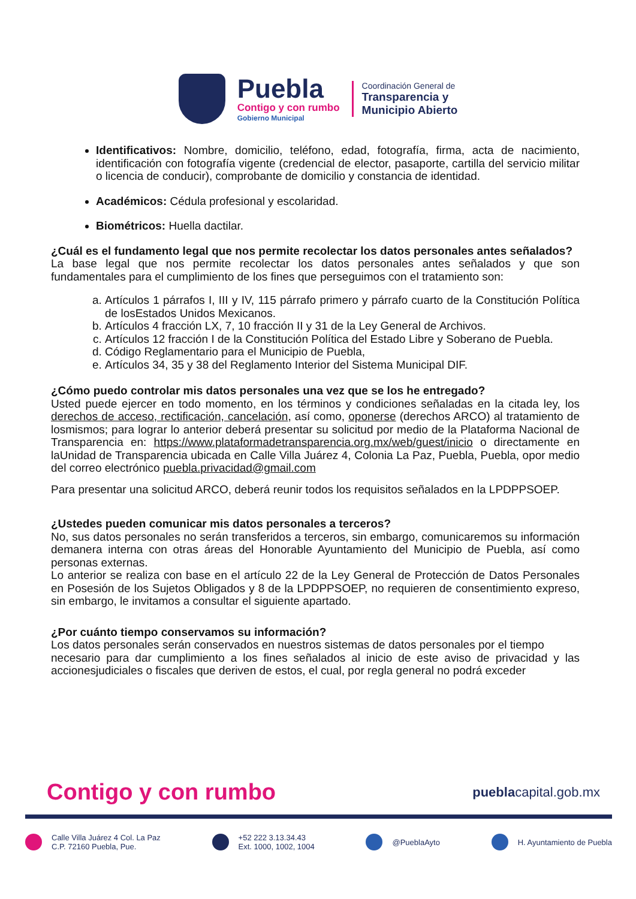Puebla
Contigo y con rumbo
Gobierno Municipal
Coordinación General de
Transparencia y
Municipio Abierto
Identificativos: Nombre, domicilio, teléfono, edad, fotografía, firma, acta de nacimiento, identificación con fotografía vigente (credencial de elector, pasaporte, cartilla del servicio militar o licencia de conducir), comprobante de domicilio y constancia de identidad.
Académicos: Cédula profesional y escolaridad.
Biométricos: Huella dactilar.
¿Cuál es el fundamento legal que nos permite recolectar los datos personales antes señalados?
La base legal que nos permite recolectar los datos personales antes señalados y que son fundamentales para el cumplimiento de los fines que perseguimos con el tratamiento son:
a. Artículos 1 párrafos I, III y IV, 115 párrafo primero y párrafo cuarto de la Constitución Política de losEstados Unidos Mexicanos.
b. Artículos 4 fracción LX, 7, 10 fracción II y 31 de la Ley General de Archivos.
c. Artículos 12 fracción I de la Constitución Política del Estado Libre y Soberano de Puebla.
d. Código Reglamentario para el Municipio de Puebla,
e. Artículos 34, 35 y 38 del Reglamento Interior del Sistema Municipal DIF.
¿Cómo puedo controlar mis datos personales una vez que se los he entregado?
Usted puede ejercer en todo momento, en los términos y condiciones señaladas en la citada ley, los derechos de acceso, rectificación, cancelación, así como, oponerse (derechos ARCO) al tratamiento de losmismos; para lograr lo anterior deberá presentar su solicitud por medio de la Plataforma Nacional de Transparencia en: https://www.plataformadetransparencia.org.mx/web/guest/inicio o directamente en laUnidad de Transparencia ubicada en Calle Villa Juárez 4, Colonia La Paz, Puebla, Puebla, opor medio del correo electrónico puebla.privacidad@gmail.com
Para presentar una solicitud ARCO, deberá reunir todos los requisitos señalados en la LPDPPSOEP.
¿Ustedes pueden comunicar mis datos personales a terceros?
No, sus datos personales no serán transferidos a terceros, sin embargo, comunicaremos su información demanera interna con otras áreas del Honorable Ayuntamiento del Municipio de Puebla, así como personas externas.
Lo anterior se realiza con base en el artículo 22 de la Ley General de Protección de Datos Personales en Posesión de los Sujetos Obligados y 8 de la LPDPPSOEP, no requieren de consentimiento expreso, sin embargo, le invitamos a consultar el siguiente apartado.
¿Por cuánto tiempo conservamos su información?
Los datos personales serán conservados en nuestros sistemas de datos personales por el tiempo
necesario para dar cumplimiento a los fines señalados al inicio de este aviso de privacidad y las accionesjudiciales o fiscales que deriven de estos, el cual, por regla general no podrá exceder
Contigo y con rumbo pueblacapital.gob.mx
Calle Villa Juárez 4 Col. La Paz
C.P. 72160 Puebla, Pue.
+52 222 3.13.34.43
Ext. 1000, 1002, 1004
@PueblaAyto H. Ayuntamiento de Puebla